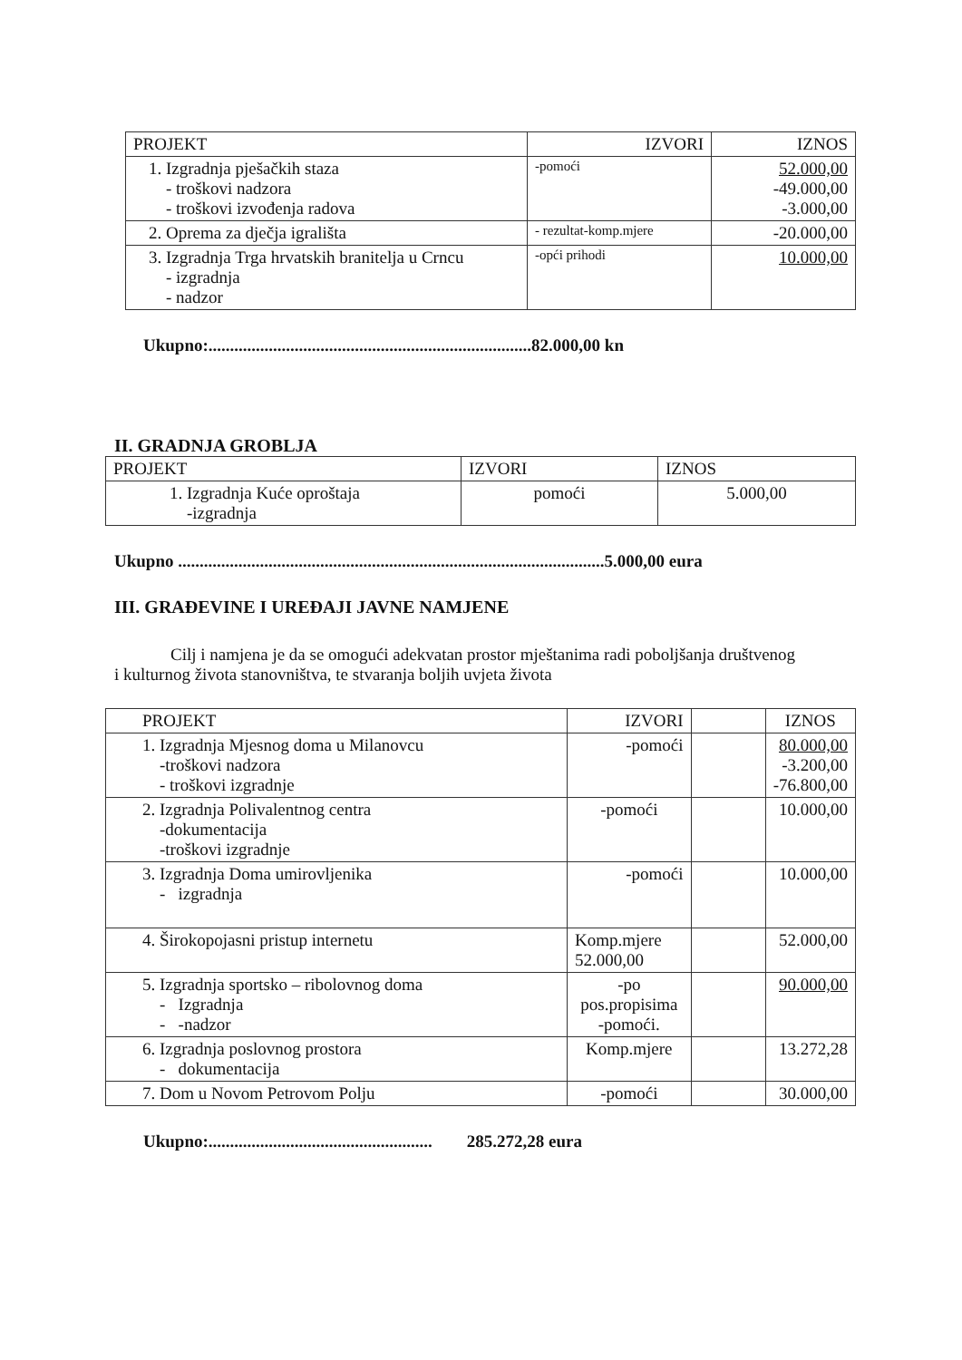| PROJEKT | IZVORI | IZNOS |
| --- | --- | --- |
| 1. Izgradnja pješačkih staza - troškovi nadzora - troškovi izvođenja radova | -pomoći | 52.000,00 -49.000,00 -3.000,00 |
| 2. Oprema za dječja igrališta | - rezultat-komp.mjere | -20.000,00 |
| 3. Izgradnja Trga hrvatskih branitelja u Crncu - izgradnja - nadzor | -opći prihodi | 10.000,00 |
Ukupno:...........................................................................82.000,00 kn
II. GRADNJA GROBLJA
| PROJEKT | IZVORI | IZNOS |
| --- | --- | --- |
| 1. Izgradnja Kuće oproštaja -izgradnja | pomoći | 5.000,00 |
Ukupno ...................................................................................................5.000,00 eura
III. GRAĐEVINE I UREĐAJI JAVNE NAMJENE
Cilj i namjena je da se omogući adekvatan prostor mještanima radi poboljšanja društvenog i kulturnog života stanovništva, te stvaranja boljih uvjeta života
| PROJEKT | IZVORI | | IZNOS |
| --- | --- | --- | --- |
| 1. Izgradnja Mjesnog doma u Milanovcu -troškovi nadzora - troškovi izgradnje | -pomoći | | 80.000,00 -3.200,00 -76.800,00 |
| 2. Izgradnja Polivalentnog centra -dokumentacija -troškovi izgradnje | -pomoći | | 10.000,00 |
| 3. Izgradnja Doma umirovljenika - izgradnja | -pomoći | | 10.000,00 |
| 4. Širokopojasni pristup internetu | Komp.mjere 52.000,00 | | 52.000,00 |
| 5. Izgradnja sportsko – ribolovnog doma - Izgradnja - -nadzor | -po pos.propisima -pomoći. | | 90.000,00 |
| 6. Izgradnja poslovnog prostora - dokumentacija | Komp.mjere | | 13.272,28 |
| 7. Dom u Novom Petrovom Polju | -pomoći | | 30.000,00 |
Ukupno:.................................................... 285.272,28 eura